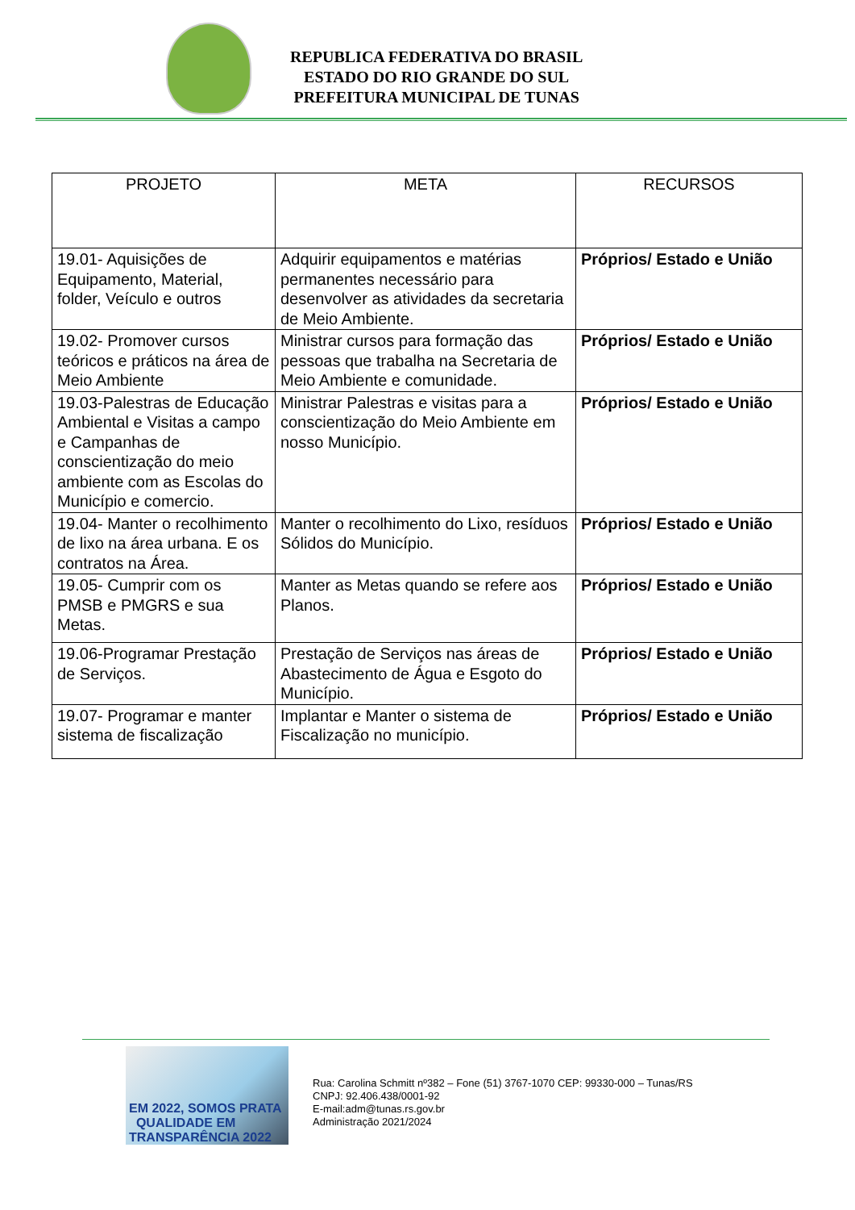REPUBLICA FEDERATIVA DO BRASIL
ESTADO DO RIO GRANDE DO SUL
PREFEITURA MUNICIPAL DE TUNAS
| PROJETO | META | RECURSOS |
| --- | --- | --- |
| 19.01- Aquisições de Equipamento, Material, folder, Veículo e outros | Adquirir equipamentos e matérias permanentes necessário para desenvolver as atividades da secretaria de Meio Ambiente. | Próprios/ Estado e União |
| 19.02- Promover cursos teóricos e práticos na área de Meio Ambiente | Ministrar cursos para formação das pessoas que trabalha na Secretaria de Meio Ambiente e comunidade. | Próprios/ Estado e União |
| 19.03-Palestras de Educação Ambiental e Visitas a campo e Campanhas de conscientização do meio ambiente com as Escolas do Município e comercio. | Ministrar Palestras e visitas para a conscientização do Meio Ambiente em nosso Município. | Próprios/ Estado e União |
| 19.04- Manter o recolhimento de lixo na área urbana. E os contratos na Área. | Manter o recolhimento do Lixo, resíduos Sólidos do Município. | Próprios/ Estado e União |
| 19.05- Cumprir com os PMSB e PMGRS e sua Metas. | Manter as Metas quando se refere aos Planos. | Próprios/ Estado e União |
| 19.06-Programar Prestação de Serviços. | Prestação de Serviços nas áreas de Abastecimento de Água e Esgoto do Município. | Próprios/ Estado e União |
| 19.07- Programar e manter sistema de fiscalização | Implantar e Manter o sistema de Fiscalização no município. | Próprios/ Estado e União |
EM 2022, SOMOS PRATA QUALIDADE EM TRANSPARÊNCIA 2022
Rua: Carolina Schmitt nº382 – Fone (51) 3767-1070 CEP: 99330-000 – Tunas/RS
CNPJ: 92.406.438/0001-92
E-mail:adm@tunas.rs.gov.br
Administração 2021/2024